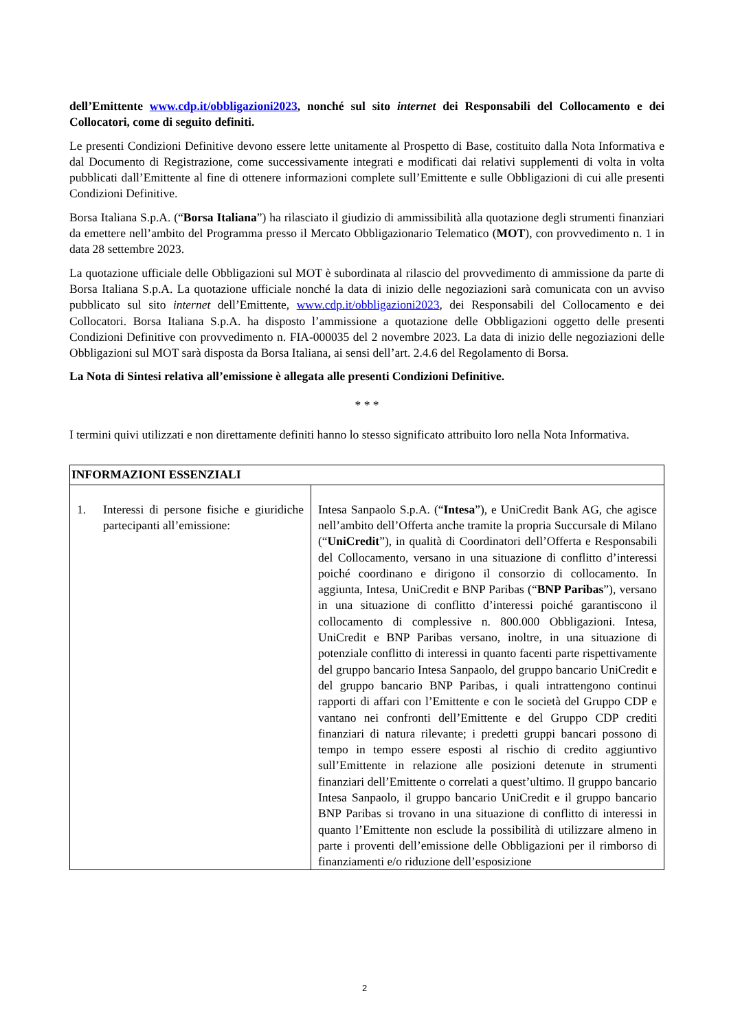dell’Emittente www.cdp.it/obbligazioni2023, nonché sul sito internet dei Responsabili del Collocamento e dei Collocatori, come di seguito definiti.
Le presenti Condizioni Definitive devono essere lette unitamente al Prospetto di Base, costituito dalla Nota Informativa e dal Documento di Registrazione, come successivamente integrati e modificati dai relativi supplementi di volta in volta pubblicati dall’Emittente al fine di ottenere informazioni complete sull’Emittente e sulle Obbligazioni di cui alle presenti Condizioni Definitive.
Borsa Italiana S.p.A. (“Borsa Italiana”) ha rilasciato il giudizio di ammissibilità alla quotazione degli strumenti finanziari da emettere nell’ambito del Programma presso il Mercato Obbligazionario Telematico (MOT), con provvedimento n. 1 in data 28 settembre 2023.
La quotazione ufficiale delle Obbligazioni sul MOT è subordinata al rilascio del provvedimento di ammissione da parte di Borsa Italiana S.p.A. La quotazione ufficiale nonché la data di inizio delle negoziazioni sarà comunicata con un avviso pubblicato sul sito internet dell’Emittente, www.cdp.it/obbligazioni2023, dei Responsabili del Collocamento e dei Collocatori. Borsa Italiana S.p.A. ha disposto l’ammissione a quotazione delle Obbligazioni oggetto delle presenti Condizioni Definitive con provvedimento n. FIA-000035 del 2 novembre 2023. La data di inizio delle negoziazioni delle Obbligazioni sul MOT sarà disposta da Borsa Italiana, ai sensi dell’art. 2.4.6 del Regolamento di Borsa.
La Nota di Sintesi relativa all’emissione è allegata alle presenti Condizioni Definitive.
* * *
I termini quivi utilizzati e non direttamente definiti hanno lo stesso significato attribuito loro nella Nota Informativa.
| INFORMAZIONI ESSENZIALI | |
| --- | --- |
| 1. Interessi di persone fisiche e giuridiche partecipanti all’emissione: | Intesa Sanpaolo S.p.A. (“ Intesa ”), e UniCredit Bank AG, che agisce nell’ambito dell’Offerta anche tramite la propria Succursale di Milano (“ UniCredit ”), in qualità di Coordinatori dell’Offerta e Responsabili del Collocamento, versano in una situazione di conflitto d’interessi poiché coordinano e dirigono il consorzio di collocamento. In aggiunta, Intesa, UniCredit e BNP Paribas (“ BNP Paribas ”), versano in una situazione di conflitto d’interessi poiché garantiscono il collocamento di complessive n. 800.000 Obbligazioni. Intesa, UniCredit e BNP Paribas versano, inoltre, in una situazione di potenziale conflitto di interessi in quanto facenti parte rispettivamente del gruppo bancario Intesa Sanpaolo, del gruppo bancario UniCredit e del gruppo bancario BNP Paribas, i quali intrattengono continui rapporti di affari con l’Emittente e con le società del Gruppo CDP e vantano nei confronti dell’Emittente e del Gruppo CDP crediti finanziari di natura rilevante; i predetti gruppi bancari possono di tempo in tempo essere esposti al rischio di credito aggiuntivo sull’Emittente in relazione alle posizioni detenute in strumenti finanziari dell’Emittente o correlati a quest’ultimo. Il gruppo bancario Intesa Sanpaolo, il gruppo bancario UniCredit e il gruppo bancario BNP Paribas si trovano in una situazione di conflitto di interessi in quanto l’Emittente non esclude la possibilità di utilizzare almeno in parte i proventi dell’emissione delle Obbligazioni per il rimborso di finanziamenti e/o riduzione dell’esposizione |
2